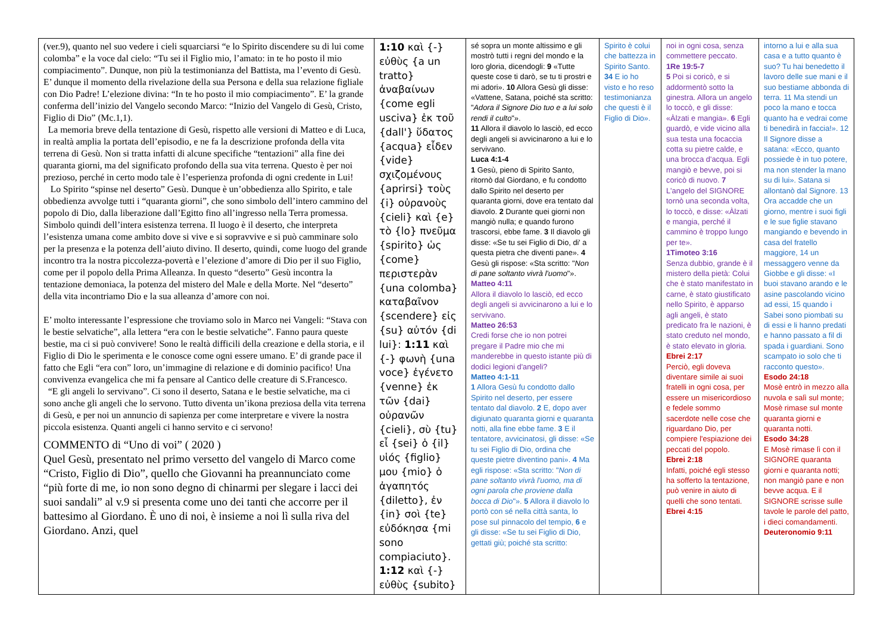| (ver.9), quanto nel suo vedere i cieli squarciarsi “e lo Spirito discendere su di lui come colomba” e la voce dal cielo: “Tu sei il Figlio mio, l’amato: in te ho posto il mio compiacimento”. Dunque, non più la testimonianza del Battista, ma l’evento di Gesù. E’ dunque il momento della rivelazione della sua Persona e della sua relazione figliale con Dio Padre! L’elezione divina: “In te ho posto il mio compiacimento”. E’ la grande conferma dell’inizio del Vangelo secondo Marco: “Inizio del Vangelo di Gesù, Cristo, Figlio di Dio” (Mc.1,1). La memoria breve della tentazione di Gesù, rispetto alle versioni di Matteo e di Luca, in realtà amplia la portata dell’episodio, e ne fa la descrizione profonda della vita terrena di Gesù. Non si tratta infatti di alcune specifiche “tentazioni” alla fine dei quaranta giorni, ma del significato profondo della sua vita terrena. Questo è per noi prezioso, perché in certo modo tale è l’esperienza profonda di ogni credente in Lui! Lo Spirito “spinse nel deserto” Gesù. Dunque è un’obbedienza allo Spirito, e tale obbedienza avvolge tutti i “quaranta giorni”, che sono simbolo dell’intero cammino del popolo di Dio, dalla liberazione dall’Egitto fino all’ingresso nella Terra promessa. Simbolo quindi dell’intera esistenza terrena. Il luogo è il deserto, che interpreta l’esistenza umana come ambito dove si vive e si sopravvive e si può camminare solo per la presenza e la potenza dell’aiuto divino. Il deserto, quindi, come luogo del grande incontro tra la nostra piccolezza-povertà e l’elezione d’amore di Dio per il suo Figlio, come per il popolo della Prima Alleanza. In questo “deserto” Gesù incontra la tentazione demoniaca, la potenza del mistero del Male e della Morte. Nel “deserto” della vita incontriamo Dio e la sua alleanza d’amore con noi. E’ molto interessante l’espressione che troviamo solo in Marco nei Vangeli: “Stava con le bestie selvatiche”, alla lettera “era con le bestie selvatiche”. Fanno paura queste bestie, ma ci si può convivere! Sono le realtà difficili della creazione e della storia, e il Figlio di Dio le sperimenta e le conosce come ogni essere umano. E’ di grande pace il fatto che Egli “era con” loro, un’immagine di relazione e di dominio pacifico! Una convivenza evangelica che mi fa pensare al Cantico delle creature di S.Francesco. “E gli angeli lo servivano”. Ci sono il deserto, Satana e le bestie selvatiche, ma ci sono anche gli angeli che lo servono. Tutto diventa un’ikona preziosa della vita terrena di Gesù, e per noi un annuncio di sapienza per come interpretare e vivere la nostra piccola esistenza. Quanti angeli ci hanno servito e ci servono! COMMENTO di “Uno di voi” ( 2020 ) Quel Gesù, presentato nel primo versetto del vangelo di Marco come “Cristo, Figlio di Dio”, quello che Giovanni ha preannunciato come “più forte di me, io non sono degno di chinarmi per slegare i lacci dei suoi sandali” al v.9 si presenta come uno dei tanti che accorre per il battesimo al Giordano. È uno di noi, è insieme a noi lì sulla riva del Giordano. Anzi, quel | 1:10 καὶ {-} εὐθὺς {a un tratto} ἀναβαίνων {come egli usciva} ἐκ τοῦ {dall'} ὕδατος {acqua} εἶδεν {vide} σχιζομένους {aprirsi} τοὺς {i} οὐρανοὺς {cieli} καὶ {e} τὸ {lo} πνεῦμα {spirito} ὡς {come} περιστερὰν {una colomba} καταβαῖνον {scendere} εἰς {su} αὐτόν {di lui}: 1:11 καὶ {-} φωνὴ {una voce} ἐγένετο {venne} ἐκ τῶν {dai} οὐρανῶν {cieli}, σὺ {tu} εἶ {sei} ὁ {il} υἱός {figlio} μου {mio} ὁ ἀγαπητός {diletto}, ἐν {in} σοὶ {te} εὐδόκησα {mi sono compiaciuto}. 1:12 καὶ {-} εὐθὺς {subito} | sé sopra un monte altissimo e gli mostrò tutti i regni del mondo e la loro gloria, dicendogli: 9 «Tutte queste cose ti darò, se tu ti prostri e mi adori». 10 Allora Gesù gli disse: «Vattene, Satana, poiché sta scritto: " Adora il Signore Dio tuo e a lui solo rendi il culto "». 11 Allora il diavolo lo lasciò, ed ecco degli angeli si avvicinarono a lui e lo servivano. Luca 4:1-4 1 Gesù, pieno di Spirito Santo, ritornò dal Giordano, e fu condotto dallo Spirito nel deserto per quaranta giorni, dove era tentato dal diavolo. 2 Durante quei giorni non mangiò nulla; e quando furono trascorsi, ebbe fame. 3 Il diavolo gli disse: «Se tu sei Figlio di Dio, di' a questa pietra che diventi pane». 4 Gesù gli rispose: «Sta scritto: " Non di pane soltanto vivrà l'uomo "». Matteo 4:11 Allora il diavolo lo lasciò, ed ecco degli angeli si avvicinarono a lui e lo servivano. Matteo 26:53 Credi forse che io non potrei pregare il Padre mio che mi manderebbe in questo istante più di dodici legioni d'angeli? Matteo 4:1-11 1 Allora Gesù fu condotto dallo Spirito nel deserto, per essere tentato dal diavolo. 2 E, dopo aver digiunato quaranta giorni e quaranta notti, alla fine ebbe fame. 3 E il tentatore, avvicinatosi, gli disse: «Se tu sei Figlio di Dio, ordina che queste pietre diventino pani». 4 Ma egli rispose: «Sta scritto: " Non di pane soltanto vivrà l'uomo, ma di ogni parola che proviene dalla bocca di Dio "». 5 Allora il diavolo lo portò con sé nella città santa, lo pose sul pinnacolo del tempio, 6 e gli disse: «Se tu sei Figlio di Dio, gettati giù; poiché sta scritto: | Spirito è colui che battezza in Spirito Santo. 34 E io ho visto e ho reso testimonianza che questi è il Figlio di Dio». | noi in ogni cosa, senza commettere peccato. 1Re 19:5-7 5 Poi si coricò, e si addormentò sotto la ginestra. Allora un angelo lo toccò, e gli disse: «Àlzati e mangia». 6 Egli guardò, e vide vicino alla sua testa una focaccia cotta su pietre calde, e una brocca d'acqua. Egli mangiò e bevve, poi si coricò di nuovo. 7 L'angelo del SIGNORE tornò una seconda volta, lo toccò, e disse: «Àlzati e mangia, perché il cammino è troppo lungo per te». 1Timoteo 3:16 Senza dubbio, grande è il mistero della pietà: Colui che è stato manifestato in carne, è stato giustificato nello Spirito, è apparso agli angeli, è stato predicato fra le nazioni, è stato creduto nel mondo, è stato elevato in gloria. Ebrei 2:17 Perciò, egli doveva diventare simile ai suoi fratelli in ogni cosa, per essere un misericordioso e fedele sommo sacerdote nelle cose che riguardano Dio, per compiere l'espiazione dei peccati del popolo. Ebrei 2:18 Infatti, poiché egli stesso ha sofferto la tentazione, può venire in aiuto di quelli che sono tentati. Ebrei 4:15 | intorno a lui e alla sua casa e a tutto quanto è suo? Tu hai benedetto il lavoro delle sue mani e il suo bestiame abbonda di terra. 11 Ma stendi un poco la mano e tocca quanto ha e vedrai come ti benedirà in faccia!». 12 Il Signore disse a satana: «Ecco, quanto possiede è in tuo potere, ma non stender la mano su di lui». Satana si allontanò dal Signore. 13 Ora accadde che un giorno, mentre i suoi figli e le sue figlie stavano mangiando e bevendo in casa del fratello maggiore, 14 un messaggero venne da Giobbe e gli disse: «I buoi stavano arando e le asine pascolando vicino ad essi, 15 quando i Sabei sono piombati su di essi e li hanno predati e hanno passato a fil di spada i guardiani. Sono scampato io solo che ti racconto questo». Esodo 24:18 Mosè entrò in mezzo alla nuvola e salì sul monte; Mosè rimase sul monte quaranta giorni e quaranta notti. Esodo 34:28 E Mosè rimase lì con il SIGNORE quaranta giorni e quaranta notti; non mangiò pane e non bevve acqua. E il SIGNORE scrisse sulle tavole le parole del patto, i dieci comandamenti. Deuteronomio 9:11 |